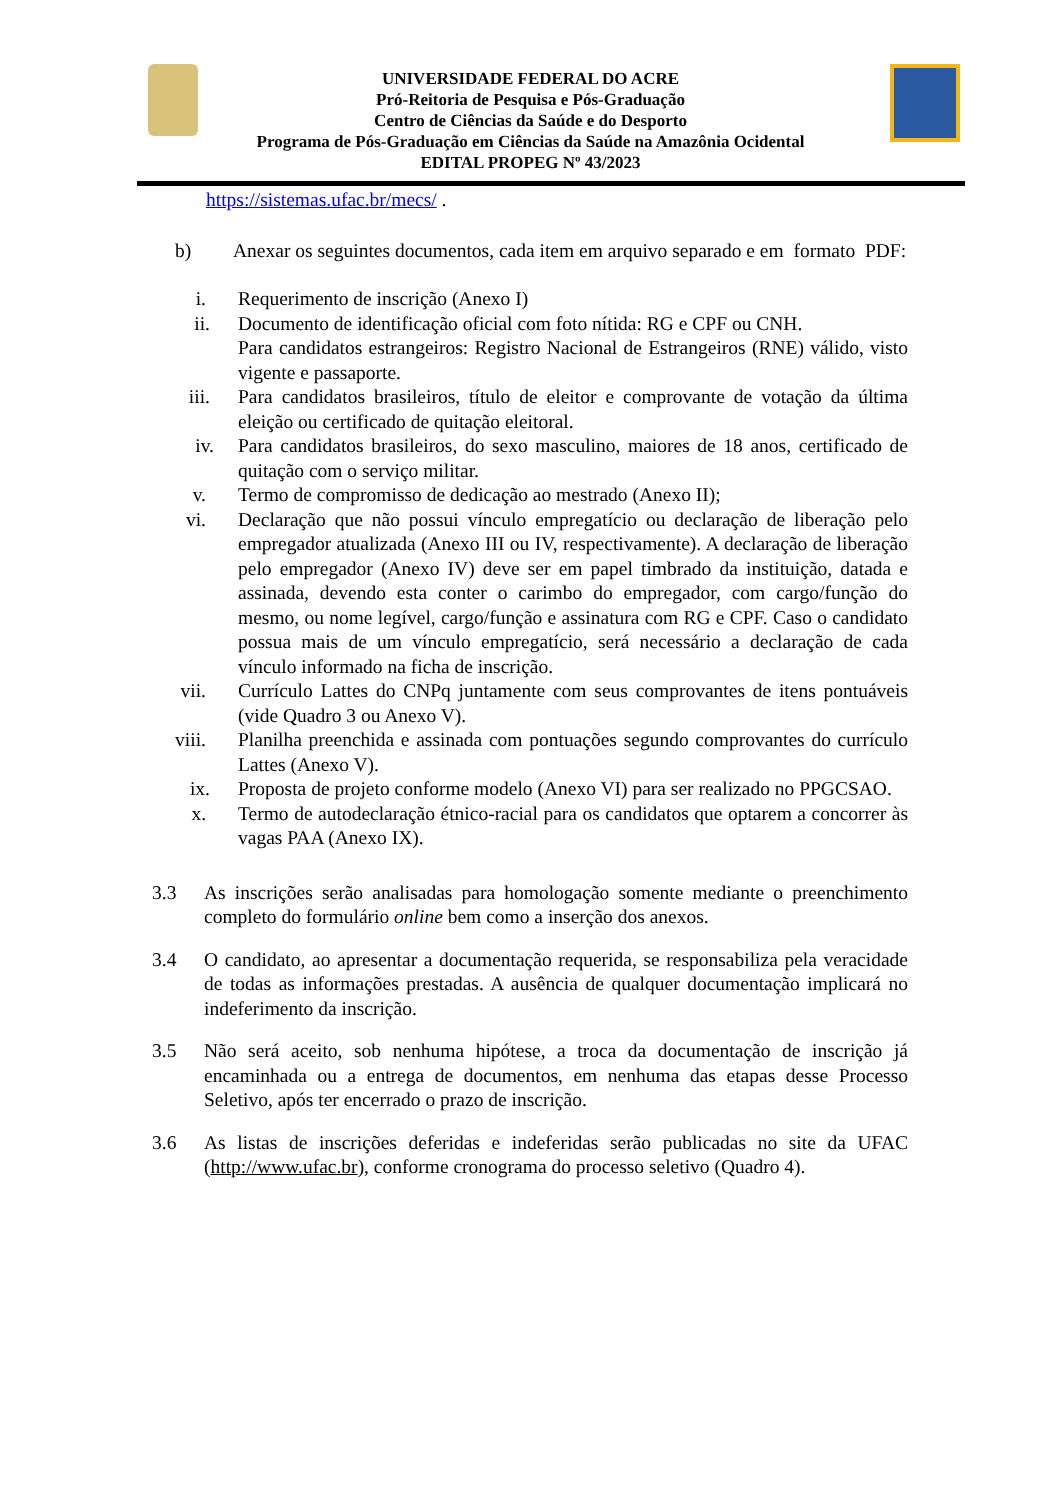UNIVERSIDADE FEDERAL DO ACRE
Pró-Reitoria de Pesquisa e Pós-Graduação
Centro de Ciências da Saúde e do Desporto
Programa de Pós-Graduação em Ciências da Saúde na Amazônia Ocidental
EDITAL PROPEG Nº 43/2023
https://sistemas.ufac.br/mecs/ .
b) Anexar os seguintes documentos, cada item em arquivo separado e em formato PDF:
i. Requerimento de inscrição (Anexo I)
ii. Documento de identificação oficial com foto nítida: RG e CPF ou CNH.
Para candidatos estrangeiros: Registro Nacional de Estrangeiros (RNE) válido, visto vigente e passaporte.
iii. Para candidatos brasileiros, título de eleitor e comprovante de votação da última eleição ou certificado de quitação eleitoral.
iv. Para candidatos brasileiros, do sexo masculino, maiores de 18 anos, certificado de quitação com o serviço militar.
v. Termo de compromisso de dedicação ao mestrado (Anexo II);
vi. Declaração que não possui vínculo empregatício ou declaração de liberação pelo empregador atualizada (Anexo III ou IV, respectivamente). A declaração de liberação pelo empregador (Anexo IV) deve ser em papel timbrado da instituição, datada e assinada, devendo esta conter o carimbo do empregador, com cargo/função do mesmo, ou nome legível, cargo/função e assinatura com RG e CPF. Caso o candidato possua mais de um vínculo empregatício, será necessário a declaração de cada vínculo informado na ficha de inscrição.
vii. Currículo Lattes do CNPq juntamente com seus comprovantes de itens pontuáveis (vide Quadro 3 ou Anexo V).
viii. Planilha preenchida e assinada com pontuações segundo comprovantes do currículo Lattes (Anexo V).
ix. Proposta de projeto conforme modelo (Anexo VI) para ser realizado no PPGCSAO.
x. Termo de autodeclaração étnico-racial para os candidatos que optarem a concorrer às vagas PAA (Anexo IX).
3.3 As inscrições serão analisadas para homologação somente mediante o preenchimento completo do formulário online bem como a inserção dos anexos.
3.4 O candidato, ao apresentar a documentação requerida, se responsabiliza pela veracidade de todas as informações prestadas. A ausência de qualquer documentação implicará no indeferimento da inscrição.
3.5 Não será aceito, sob nenhuma hipótese, a troca da documentação de inscrição já encaminhada ou a entrega de documentos, em nenhuma das etapas desse Processo Seletivo, após ter encerrado o prazo de inscrição.
3.6 As listas de inscrições deferidas e indeferidas serão publicadas no site da UFAC (http://www.ufac.br), conforme cronograma do processo seletivo (Quadro 4).